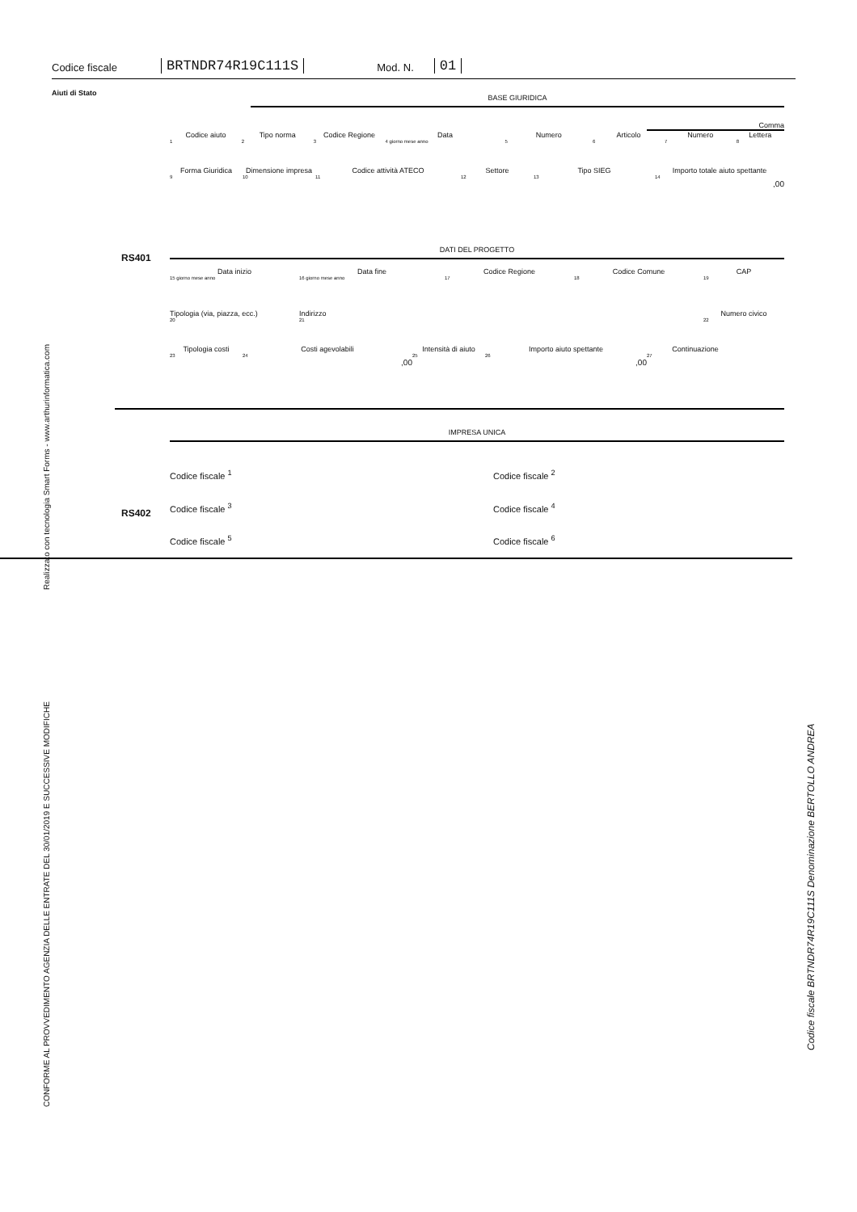Codice fiscale BRTNDR74R19C111S Mod. N. 01
Aiuti di Stato
BASE GIURIDICA
Comma
Codice aiuto
1
Tipo norma
2
Codice Regione
3
Data
4 giorno mese anno
Numero
5
Articolo
6
Numero
7
Lettera
8
Forma Giuridica
9
Dimensione impresa
10
Codice attività ATECO
11
Settore
12
Tipo SIEG
13
Importo totale aiuto spettante
14,00
RS401
DATI DEL PROGETTO
Data inizio
15 giorno mese anno
Data fine
16 giorno mese anno
Codice Regione
17
Codice Comune
18
CAP
19
Tipologia (via, piazza, ecc.)
20
Indirizzo
21
Numero civico
22
Tipologia costi
23
Costi agevolabili
24,00
Intensità di aiuto
25
Importo aiuto spettante
26,00
Continuazione
27
IMPRESA UNICA
RS402
Codice fiscale <sup>1</sup> Codice fiscale <sup>2</sup>
Codice fiscale <sup>3</sup> Codice fiscale <sup>4</sup>
Codice fiscale <sup>5</sup> Codice fiscale <sup>6</sup>
Realizzato con tecnologia Smart Forms - www.arthurinformatica.com
CONFORME AL PROVVEDIMENTO AGENZIA DELLE ENTRATE DEL 30/01/2019 E SUCCESSIVE MODIFICHE
Codice fiscale BRTNDR74R19C111S Denominazione BERTOLLO ANDREA